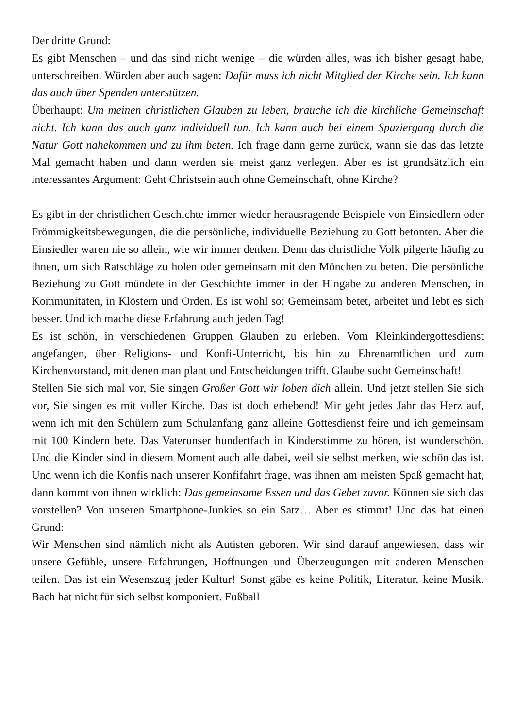Der dritte Grund:
Es gibt Menschen – und das sind nicht wenige – die würden alles, was ich bisher gesagt habe, unterschreiben. Würden aber auch sagen: Dafür muss ich nicht Mitglied der Kirche sein. Ich kann das auch über Spenden unterstützen.
Überhaupt: Um meinen christlichen Glauben zu leben, brauche ich die kirchliche Gemeinschaft nicht. Ich kann das auch ganz individuell tun. Ich kann auch bei einem Spaziergang durch die Natur Gott nahekommen und zu ihm beten. Ich frage dann gerne zurück, wann sie das das letzte Mal gemacht haben und dann werden sie meist ganz verlegen. Aber es ist grundsätzlich ein interessantes Argument: Geht Christsein auch ohne Gemeinschaft, ohne Kirche?
Es gibt in der christlichen Geschichte immer wieder herausragende Beispiele von Einsiedlern oder Frömmigkeitsbewegungen, die die persönliche, individuelle Beziehung zu Gott betonten. Aber die Einsiedler waren nie so allein, wie wir immer denken. Denn das christliche Volk pilgerte häufig zu ihnen, um sich Ratschläge zu holen oder gemeinsam mit den Mönchen zu beten. Die persönliche Beziehung zu Gott mündete in der Geschichte immer in der Hingabe zu anderen Menschen, in Kommunitäten, in Klöstern und Orden. Es ist wohl so: Gemeinsam betet, arbeitet und lebt es sich besser. Und ich mache diese Erfahrung auch jeden Tag!
Es ist schön, in verschiedenen Gruppen Glauben zu erleben. Vom Kleinkindergottesdienst angefangen, über Religions- und Konfi-Unterricht, bis hin zu Ehrenamtlichen und zum Kirchenvorstand, mit denen man plant und Entscheidungen trifft. Glaube sucht Gemeinschaft!
Stellen Sie sich mal vor, Sie singen Großer Gott wir loben dich allein. Und jetzt stellen Sie sich vor, Sie singen es mit voller Kirche. Das ist doch erhebend! Mir geht jedes Jahr das Herz auf, wenn ich mit den Schülern zum Schulanfang ganz alleine Gottesdienst feire und ich gemeinsam mit 100 Kindern bete. Das Vaterunser hundertfach in Kinderstimme zu hören, ist wunderschön. Und die Kinder sind in diesem Moment auch alle dabei, weil sie selbst merken, wie schön das ist. Und wenn ich die Konfis nach unserer Konfifahrt frage, was ihnen am meisten Spaß gemacht hat, dann kommt von ihnen wirklich: Das gemeinsame Essen und das Gebet zuvor. Können sie sich das vorstellen? Von unseren Smartphone-Junkies so ein Satz… Aber es stimmt! Und das hat einen Grund:
Wir Menschen sind nämlich nicht als Autisten geboren. Wir sind darauf angewiesen, dass wir unsere Gefühle, unsere Erfahrungen, Hoffnungen und Überzeugungen mit anderen Menschen teilen. Das ist ein Wesenszug jeder Kultur! Sonst gäbe es keine Politik, Literatur, keine Musik. Bach hat nicht für sich selbst komponiert. Fußball